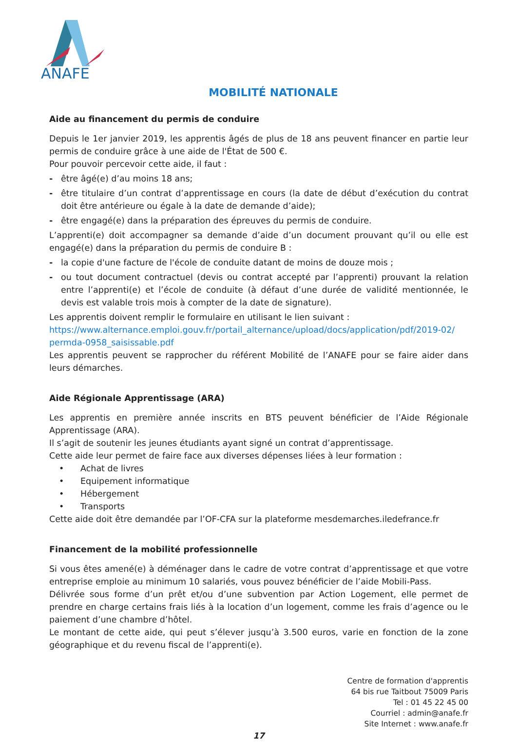ANAFE
MOBILITÉ NATIONALE
Aide au financement du permis de conduire
Depuis le 1er janvier 2019, les apprentis âgés de plus de 18 ans peuvent financer en partie leur permis de conduire grâce à une aide de l'État de 500 €.
Pour pouvoir percevoir cette aide, il faut :
- être âgé(e) d’au moins 18 ans;
- être titulaire d’un contrat d’apprentissage en cours (la date de début d’exécution du contrat doit être antérieure ou égale à la date de demande d’aide);
- être engagé(e) dans la préparation des épreuves du permis de conduire.
L’apprenti(e) doit accompagner sa demande d’aide d’un document prouvant qu’il ou elle est engagé(e) dans la préparation du permis de conduire B :
- la copie d'une facture de l'école de conduite datant de moins de douze mois ;
- ou tout document contractuel (devis ou contrat accepté par l’apprenti) prouvant la relation entre l’apprenti(e) et l’école de conduite (à défaut d’une durée de validité mentionnée, le devis est valable trois mois à compter de la date de signature).
Les apprentis doivent remplir le formulaire en utilisant le lien suivant :
https://www.alternance.emploi.gouv.fr/portail_alternance/upload/docs/application/pdf/2019-02/ permda-0958_saisissable.pdf
Les apprentis peuvent se rapprocher du référent Mobilité de l’ANAFE pour se faire aider dans leurs démarches.
Aide Régionale Apprentissage (ARA)
Les apprentis en première année inscrits en BTS peuvent bénéficier de l’Aide Régionale Apprentissage (ARA).
Il s’agit de soutenir les jeunes étudiants ayant signé un contrat d’apprentissage.
Cette aide leur permet de faire face aux diverses dépenses liées à leur formation :
• Achat de livres
• Equipement informatique
• Hébergement
• Transports
Cette aide doit être demandée par l’OF-CFA sur la plateforme mesdemarches.iledefrance.fr
Financement de la mobilité professionnelle
Si vous êtes amené(e) à déménager dans le cadre de votre contrat d’apprentissage et que votre entreprise emploie au minimum 10 salariés, vous pouvez bénéficier de l’aide Mobili-Pass.
Délivrée sous forme d’un prêt et/ou d’une subvention par Action Logement, elle permet de prendre en charge certains frais liés à la location d’un logement, comme les frais d’agence ou le paiement d’une chambre d’hôtel.
Le montant de cette aide, qui peut s’élever jusqu’à 3.500 euros, varie en fonction de la zone géographique et du revenu fiscal de l’apprenti(e).
Centre de formation d'apprentis
64 bis rue Taitbout 75009 Paris
Tel : 01 45 22 45 00
Courriel : admin@anafe.fr
Site Internet : www.anafe.fr
17